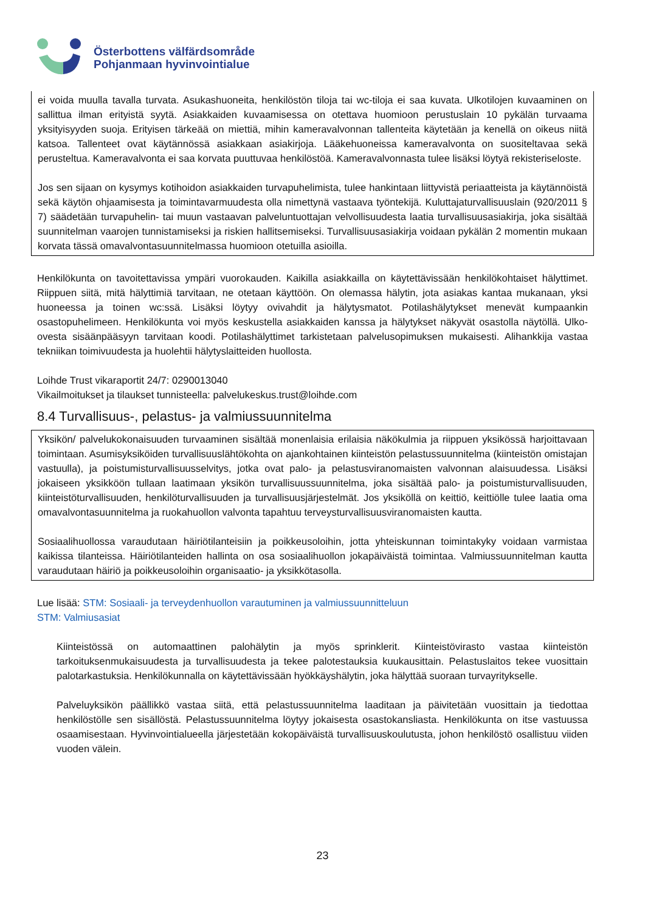Österbottens välfärdsområde
Pohjanmaan hyvinvointialue
ei voida muulla tavalla turvata. Asukashuoneita, henkilöstön tiloja tai wc-tiloja ei saa kuvata. Ulkotilojen kuvaaminen on sallittua ilman erityistä syytä. Asiakkaiden kuvaamisessa on otettava huomioon perustuslain 10 pykälän turvaama yksityisyyden suoja. Erityisen tärkeää on miettiä, mihin kameravalvonnan tallenteita käytetään ja kenellä on oikeus niitä katsoa. Tallenteet ovat käytännössä asiakkaan asiakirjoja. Lääkehuoneissa kameravalvonta on suositeltavaa sekä perusteltua. Kameravalvonta ei saa korvata puuttuvaa henkilöstöä. Kameravalvonnasta tulee lisäksi löytyä rekisteriseloste.
Jos sen sijaan on kysymys kotihoidon asiakkaiden turvapuhelimista, tulee hankintaan liittyvistä periaatteista ja käytännöistä sekä käytön ohjaamisesta ja toimintavarmuudesta olla nimettynä vastaava työntekijä. Kuluttajaturvallisuuslain (920/2011 § 7) säädetään turvapuhelin- tai muun vastaavan palveluntuottajan velvollisuudesta laatia turvallisuusasiakirja, joka sisältää suunnitelman vaarojen tunnistamiseksi ja riskien hallitsemiseksi. Turvallisuusasiakirja voidaan pykälän 2 momentin mukaan korvata tässä omavalvontasuunnitelmassa huomioon otetuilla asioilla.
Henkilökunta on tavoitettavissa ympäri vuorokauden. Kaikilla asiakkailla on käytettävissään henkilökohtaiset hälyttimet. Riippuen siitä, mitä hälyttimiä tarvitaan, ne otetaan käyttöön. On olemassa hälytin, jota asiakas kantaa mukanaan, yksi huoneessa ja toinen wc:ssä. Lisäksi löytyy ovivahdit ja hälytysmatot. Potilashälytykset menevät kumpaankin osastopuhelimeen. Henkilökunta voi myös keskustella asiakkaiden kanssa ja hälytykset näkyvät osastolla näytöllä. Ulko-ovesta sisäänpääsyyn tarvitaan koodi. Potilashälyttimet tarkistetaan palvelusopimuksen mukaisesti. Alihankkija vastaa tekniikan toimivuudesta ja huolehtii hälytyslaitteiden huollosta.
Loihde Trust vikaraportit 24/7: 0290013040
Vikailmoitukset ja tilaukset tunnisteella: palvelukeskus.trust@loihde.com
8.4 Turvallisuus-, pelastus- ja valmiussuunnitelma
Yksikön/ palvelukokonaisuuden turvaaminen sisältää monenlaisia erilaisia näkökulmia ja riippuen yksikössä harjoittavaan toimintaan. Asumisyksiköiden turvallisuuslähtökohta on ajankohtainen kiinteistön pelastussuunnitelma (kiinteistön omistajan vastuulla), ja poistumisturvallisuusselvitys, jotka ovat palo- ja pelastusviranomaisten valvonnan alaisuudessa. Lisäksi jokaiseen yksikköön tullaan laatimaan yksikön turvallisuussuunnitelma, joka sisältää palo- ja poistumisturvallisuuden, kiinteistöturvallisuuden, henkilöturvallisuuden ja turvallisuusjärjestelmät. Jos yksiköllä on keittiö, keittiölle tulee laatia oma omavalvontasuunnitelma ja ruokahuollon valvonta tapahtuu terveysturvallisuusviranomaisten kautta.
Sosiaalihuollossa varaudutaan häiriötilanteisiin ja poikkeusoloihin, jotta yhteiskunnan toimintakyky voidaan varmistaa kaikissa tilanteissa. Häiriötilanteiden hallinta on osa sosiaalihuollon jokapäiväistä toimintaa. Valmiussuunnitelman kautta varaudutaan häiriö ja poikkeusoloihin organisaatio- ja yksikkötasolla.
Lue lisää: STM: Sosiaali- ja terveydenhuollon varautuminen ja valmiussuunnitteluun
STM: Valmiusasiat
Kiinteistössä on automaattinen palohälytin ja myös sprinklerit. Kiinteistövirasto vastaa kiinteistön tarkoituksenmukaisuudesta ja turvallisuudesta ja tekee palotestauksia kuukausittain. Pelastuslaitos tekee vuosittain palotarkastuksia. Henkilökunnalla on käytettävissään hyökkäyshälytin, joka hälyttää suoraan turvayritykselle.
Palveluyksikön päällikkö vastaa siitä, että pelastussuunnitelma laaditaan ja päivitetään vuosittain ja tiedottaa henkilöstölle sen sisällöstä. Pelastussuunnitelma löytyy jokaisesta osastokansliasta. Henkilökunta on itse vastuussa osaamisestaan. Hyvinvointialueella järjestetään kokopäiväistä turvallisuuskoulutusta, johon henkilöstö osallistuu viiden vuoden välein.
23